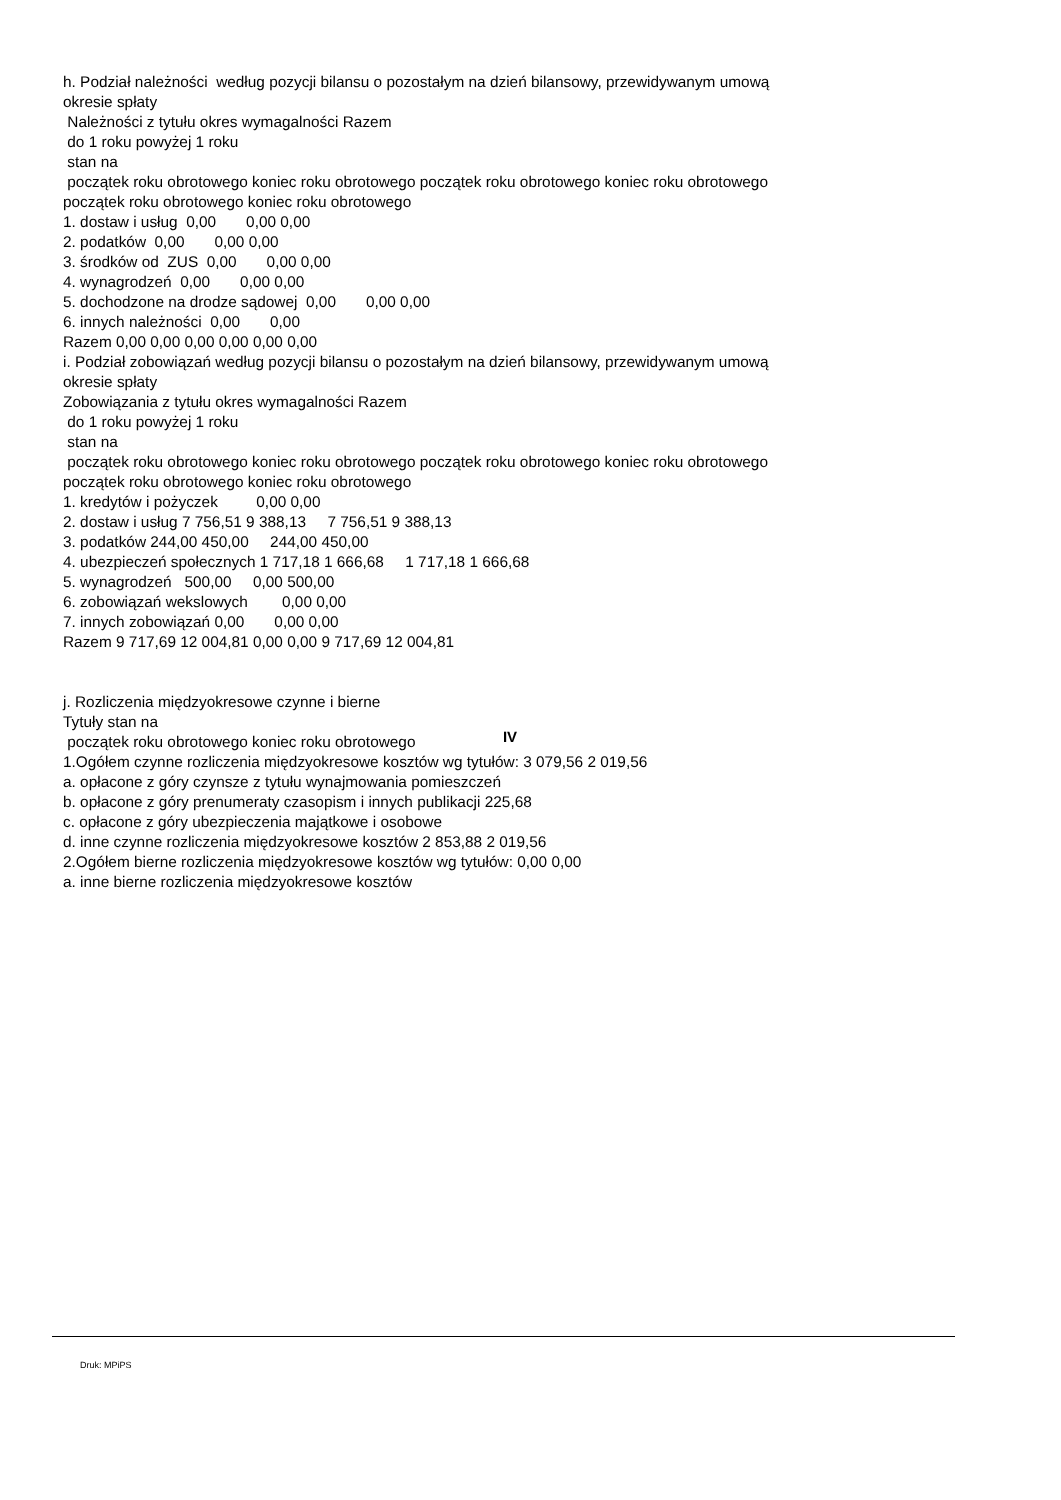h. Podział należności według pozycji bilansu o pozostałym na dzień bilansowy, przewidywanym umową okresie spłaty Należności z tytułu okres wymagalności Razem do 1 roku powyżej 1 roku stan na początek roku obrotowego koniec roku obrotowego początek roku obrotowego koniec roku obrotowego początek roku obrotowego koniec roku obrotowego 1. dostaw i usług 0,00 0,00 0,00 2. podatków 0,00 0,00 0,00 3. środków od ZUS 0,00 0,00 0,00 4. wynagrodzeń 0,00 0,00 0,00 5. dochodzone na drodze sądowej 0,00 0,00 0,00 6. innych należności 0,00 0,00 Razem 0,00 0,00 0,00 0,00 0,00 0,00 i. Podział zobowiązań według pozycji bilansu o pozostałym na dzień bilansowy, przewidywanym umową okresie spłaty Zobowiązania z tytułu okres wymagalności Razem do 1 roku powyżej 1 roku stan na początek roku obrotowego koniec roku obrotowego początek roku obrotowego koniec roku obrotowego początek roku obrotowego koniec roku obrotowego 1. kredytów i pożyczek 0,00 0,00 2. dostaw i usług 7 756,51 9 388,13 7 756,51 9 388,13 3. podatków 244,00 450,00 244,00 450,00 4. ubezpieczeń społecznych 1 717,18 1 666,68 1 717,18 1 666,68 5. wynagrodzeń 500,00 0,00 500,00 6. zobowiązań wekslowych 0,00 0,00 7. innych zobowiązań 0,00 0,00 0,00 Razem 9 717,69 12 004,81 0,00 0,00 9 717,69 12 004,81 j. Rozliczenia międzyokresowe czynne i bierne Tytuły stan na początek roku obrotowego koniec roku obrotowego 1.Ogółem czynne rozliczenia międzyokresowe kosztów wg tytułów: 3 079,56 2 019,56 a. opłacone z góry czynsze z tytułu wynajmowania pomieszczeń b. opłacone z góry prenumeraty czasopism i innych publikacji 225,68 c. opłacone z góry ubezpieczenia majątkowe i osobowe d. inne czynne rozliczenia międzyokresowe kosztów 2 853,88 2 019,56 2.Ogółem bierne rozliczenia międzyokresowe kosztów wg tytułów: 0,00 0,00 a. inne bierne rozliczenia międzyokresowe kosztów
IV
Druk: MPiPS